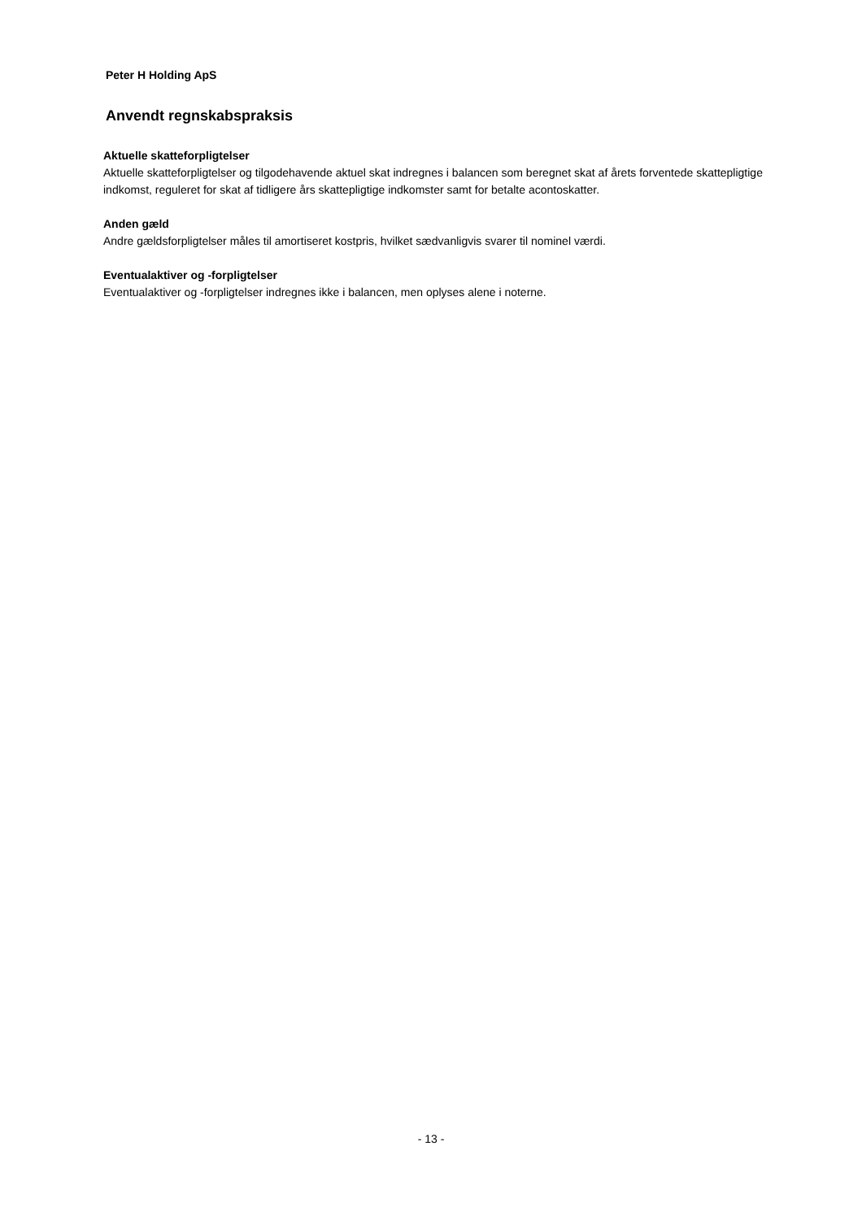Peter H Holding ApS
Anvendt regnskabspraksis
Aktuelle skatteforpligtelser
Aktuelle skatteforpligtelser og tilgodehavende aktuel skat indregnes i balancen som beregnet skat af årets forventede skattepligtige indkomst, reguleret for skat af tidligere års skattepligtige indkomster samt for betalte acontoskatter.
Anden gæld
Andre gældsforpligtelser måles til amortiseret kostpris, hvilket sædvanligvis svarer til nominel værdi.
Eventualaktiver og -forpligtelser
Eventualaktiver og -forpligtelser indregnes ikke i balancen, men oplyses alene i noterne.
- 13 -